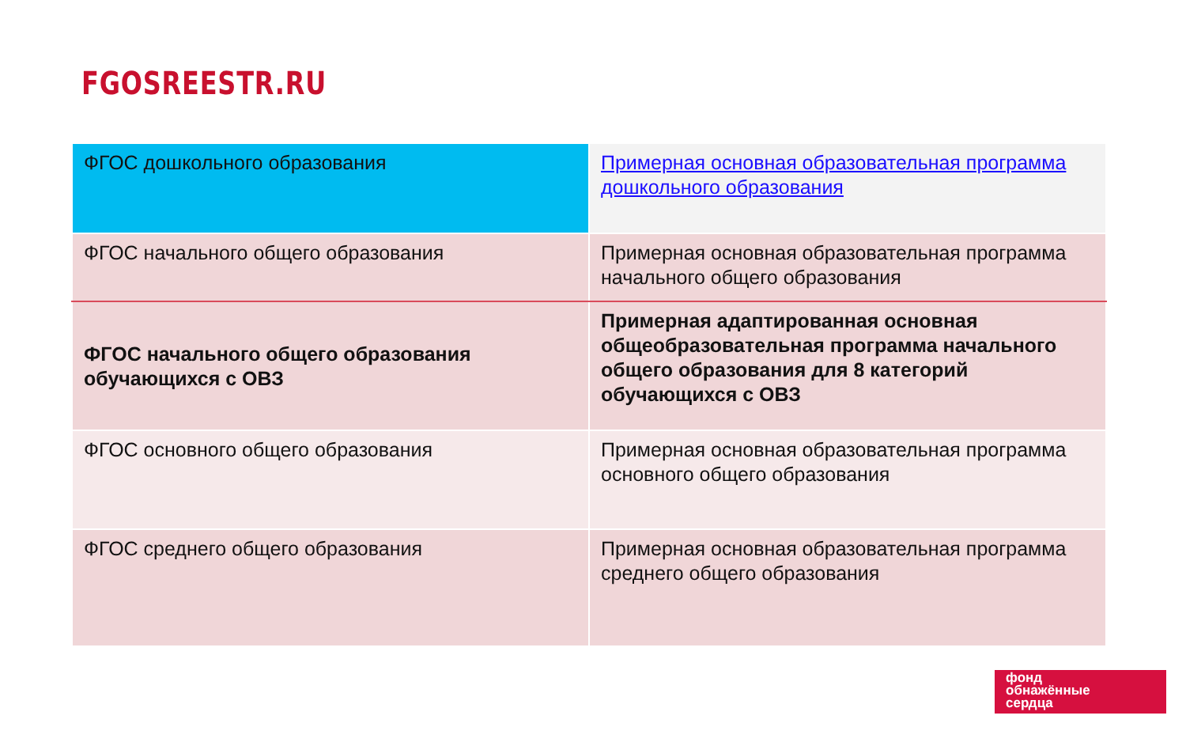FGOSREESTR.RU
| ФГОС дошкольного образования | Примерная основная образовательная программа дошкольного образования |
| ФГОС начального общего образования | Примерная основная образовательная программа начального общего образования |
| ФГОС начального общего образования обучающихся с ОВЗ | Примерная адаптированная основная общеобразовательная программа начального общего образования для 8 категорий обучающихся с ОВЗ |
| ФГОС основного общего образования | Примерная основная образовательная программа основного общего образования |
| ФГОС среднего общего образования | Примерная основная образовательная программа среднего общего образования |
фонд
обнажённые
сердца